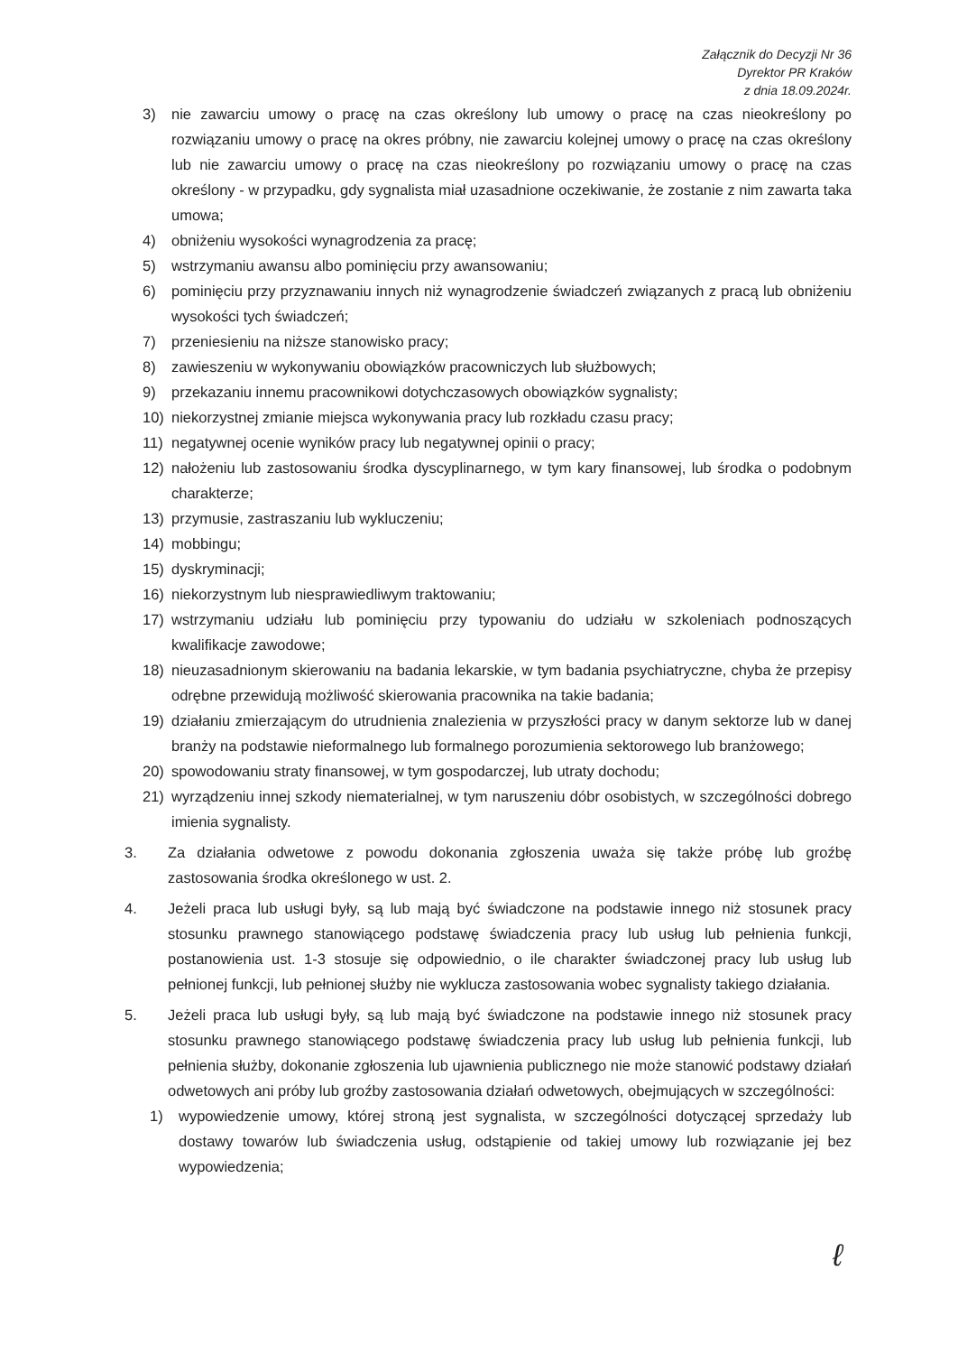Załącznik do Decyzji Nr 36
Dyrektor PR Kraków
z dnia 18.09.2024r.
3) nie zawarciu umowy o pracę na czas określony lub umowy o pracę na czas nieokreślony po rozwiązaniu umowy o pracę na okres próbny, nie zawarciu kolejnej umowy o pracę na czas określony lub nie zawarciu umowy o pracę na czas nieokreślony po rozwiązaniu umowy o pracę na czas określony - w przypadku, gdy sygnalista miał uzasadnione oczekiwanie, że zostanie z nim zawarta taka umowa;
4) obniżeniu wysokości wynagrodzenia za pracę;
5) wstrzymaniu awansu albo pominięciu przy awansowaniu;
6) pominięciu przy przyznawaniu innych niż wynagrodzenie świadczeń związanych z pracą lub obniżeniu wysokości tych świadczeń;
7) przeniesieniu na niższe stanowisko pracy;
8) zawieszeniu w wykonywaniu obowiązków pracowniczych lub służbowych;
9) przekazaniu innemu pracownikowi dotychczasowych obowiązków sygnalisty;
10) niekorzystnej zmianie miejsca wykonywania pracy lub rozkładu czasu pracy;
11) negatywnej ocenie wyników pracy lub negatywnej opinii o pracy;
12) nałożeniu lub zastosowaniu środka dyscyplinarnego, w tym kary finansowej, lub środka o podobnym charakterze;
13) przymusie, zastraszaniu lub wykluczeniu;
14) mobbingu;
15) dyskryminacji;
16) niekorzystnym lub niesprawiedliwym traktowaniu;
17) wstrzymaniu udziału lub pominięciu przy typowaniu do udziału w szkoleniach podnoszących kwalifikacje zawodowe;
18) nieuzasadnionym skierowaniu na badania lekarskie, w tym badania psychiatryczne, chyba że przepisy odrębne przewidują możliwość skierowania pracownika na takie badania;
19) działaniu zmierzającym do utrudnienia znalezienia w przyszłości pracy w danym sektorze lub w danej branży na podstawie nieformalnego lub formalnego porozumienia sektorowego lub branżowego;
20) spowodowaniu straty finansowej, w tym gospodarczej, lub utraty dochodu;
21) wyrządzeniu innej szkody niematerialnej, w tym naruszeniu dóbr osobistych, w szczególności dobrego imienia sygnalisty.
3. Za działania odwetowe z powodu dokonania zgłoszenia uważa się także próbę lub groźbę zastosowania środka określonego w ust. 2.
4. Jeżeli praca lub usługi były, są lub mają być świadczone na podstawie innego niż stosunek pracy stosunku prawnego stanowiącego podstawę świadczenia pracy lub usług lub pełnienia funkcji, postanowienia ust. 1-3 stosuje się odpowiednio, o ile charakter świadczonej pracy lub usług lub pełnionej funkcji, lub pełnionej służby nie wyklucza zastosowania wobec sygnalisty takiego działania.
5. Jeżeli praca lub usługi były, są lub mają być świadczone na podstawie innego niż stosunek pracy stosunku prawnego stanowiącego podstawę świadczenia pracy lub usług lub pełnienia funkcji, lub pełnienia służby, dokonanie zgłoszenia lub ujawnienia publicznego nie może stanowić podstawy działań odwetowych ani próby lub groźby zastosowania działań odwetowych, obejmujących w szczególności:
1) wypowiedzenie umowy, której stroną jest sygnalista, w szczególności dotyczącej sprzedaży lub dostawy towarów lub świadczenia usług, odstąpienie od takiej umowy lub rozwiązanie jej bez wypowiedzenia;
ℓ